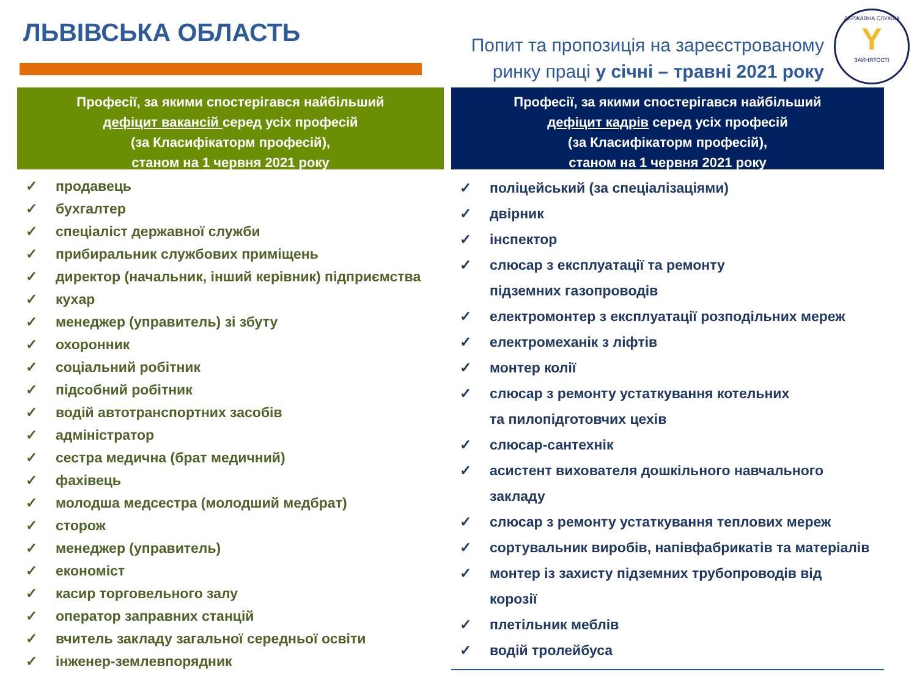ЛЬВІВСЬКА ОБЛАСТЬ
Попит та пропозиція на зареєстрованому
ринку праці у січні – травні 2021 року
ДЕРЖАВНА СЛУЖБА
Y
ЗАЙНЯТОСТІ
Професії, за якими спостерігався найбільший
дефіцит вакансій серед усіх професій
(за Класифікаторм професій),
станом на 1 червня 2021 року
✓ продавець
✓ бухгалтер
✓ спеціаліст державної служби
✓ прибиральник службових приміщень
✓ директор (начальник, інший керівник) підприємства
✓ кухар
✓ менеджер (управитель) зі збуту
✓ охоронник
✓ соціальний робітник
✓ підсобний робітник
✓ водій автотранспортних засобів
✓ адміністратор
✓ сестра медична (брат медичний)
✓ фахівець
✓ молодша медсестра (молодший медбрат)
✓ сторож
✓ менеджер (управитель)
✓ економіст
✓ касир торговельного залу
✓ оператор заправних станцій
✓ вчитель закладу загальної середньої освіти
✓ інженер-землевпорядник
Професії, за якими спостерігався найбільший
дефіцит кадрів серед усіх професій
(за Класифікаторм професій),
станом на 1 червня 2021 року
✓ поліцейський (за спеціалізаціями)
✓ двірник
✓ інспектор
✓ слюсар з експлуатації та ремонту
підземних газопроводів
✓ електромонтер з експлуатації розподільних мереж
✓ електромеханік з ліфтів
✓ монтер колії
✓ слюсар з ремонту устаткування котельних
та пилопідготовчих цехів
✓ слюсар-сантехнік
✓ асистент вихователя дошкільного навчального
закладу
✓ слюсар з ремонту устаткування теплових мереж
✓ сортувальник виробів, напівфабрикатів та матеріалів
✓ монтер із захисту підземних трубопроводів від
корозії
✓ плетільник меблів
✓ водій тролейбуса